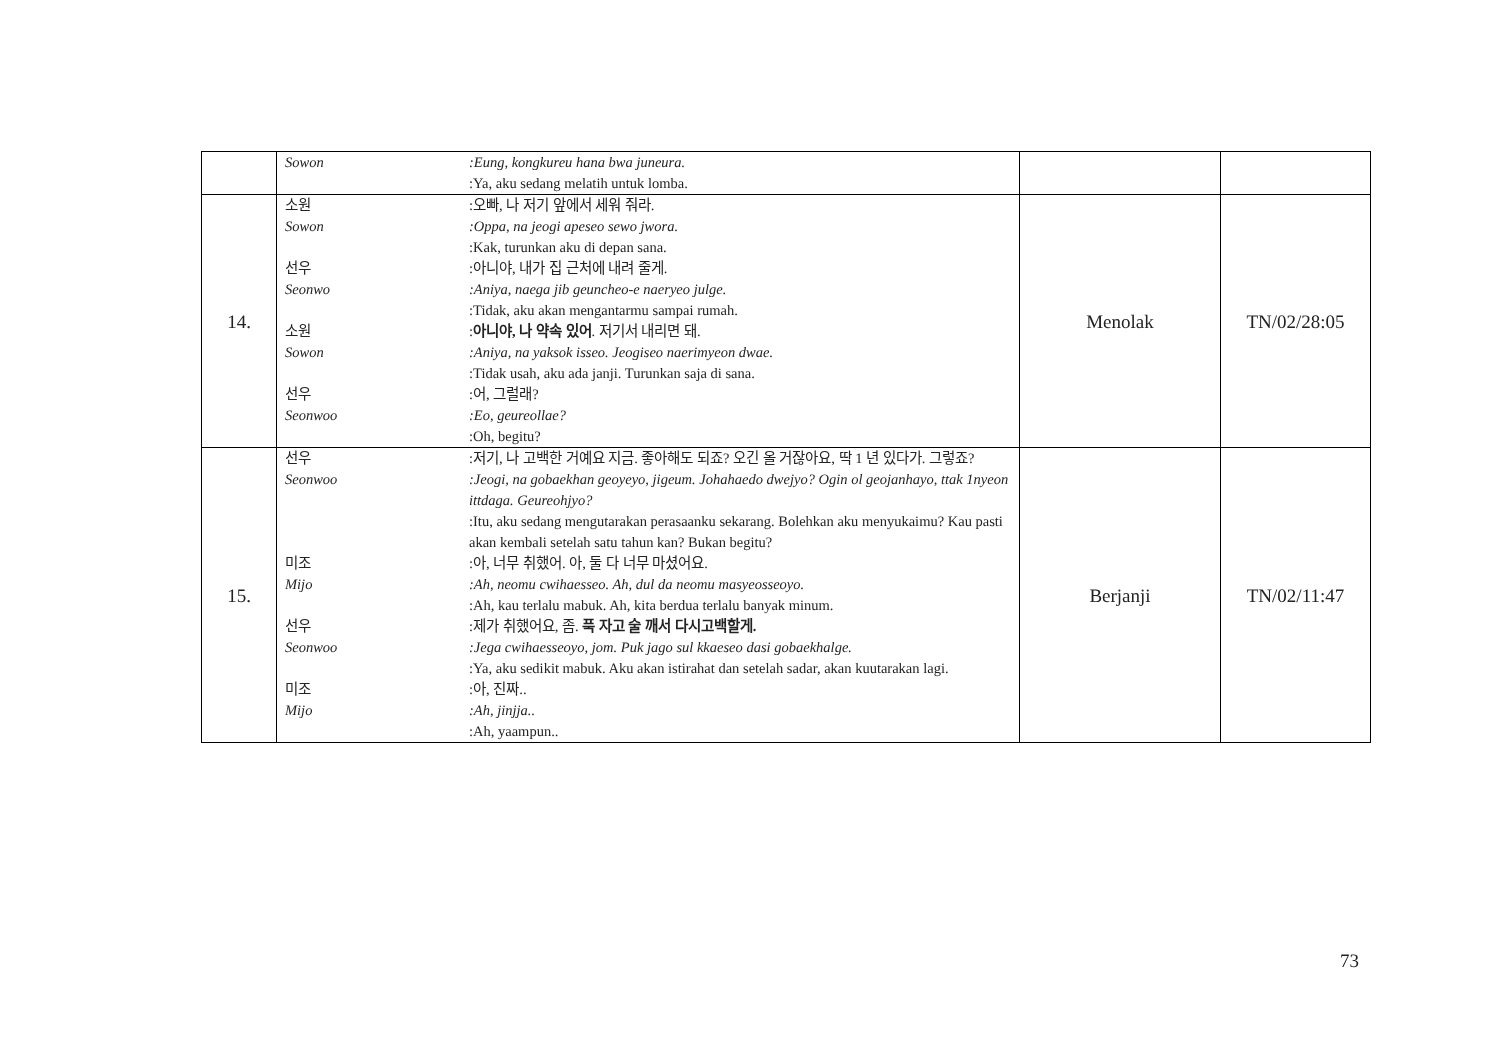| | Sowon :Eung, kongkureu hana bwa juneura. :Ya, aku sedang melatih untuk lomba. | | |
| 14. | 소원 :오빠, 나 저기 앞에서 세워 줘라. Sowon :Oppa, na jeogi apeseo sewo jwora. :Kak, turunkan aku di depan sana. 선우 :아니야, 내가 집 근처에 내려 줄게. Seonwo :Aniya, naega jib geuncheo-e naeryeo julge. :Tidak, aku akan mengantarmu sampai rumah. 소원 : 아니야, 나 약속 있어 . 저기서 내리면 돼. Sowon :Aniya, na yaksok isseo. Jeogiseo naerimyeon dwae. :Tidak usah, aku ada janji. Turunkan saja di sana. 선우 :어, 그럴래? Seonwoo :Eo, geureollae? :Oh, begitu? | Menolak | TN/02/28:05 |
| 15. | 선우 :저기, 나 고백한 거예요 지금. 좋아해도 되죠? 오긴 올 거잖아요, 딱 1 년 있다가. 그렇죠? Seonwoo :Jeogi, na gobaekhan geoyeyo, jigeum. Johahaedo dwejyo? Ogin ol geojanhayo, ttak 1nyeon ittdaga. Geureohjyo? :Itu, aku sedang mengutarakan perasaanku sekarang. Bolehkan aku menyukaimu? Kau pasti akan kembali setelah satu tahun kan? Bukan begitu? 미조 :아, 너무 취했어. 아, 둘 다 너무 마셨어요. Mijo :Ah, neomu cwihaesseo. Ah, dul da neomu masyeosseoyo. :Ah, kau terlalu mabuk. Ah, kita berdua terlalu banyak minum. 선우 :제가 취했어요, 좀. 푹 자고 술 깨서 다시고백할게. Seonwoo :Jega cwihaesseoyo, jom. Puk jago sul kkaeseo dasi gobaekhalge. :Ya, aku sedikit mabuk. Aku akan istirahat dan setelah sadar, akan kuutarakan lagi. 미조 :아, 진짜.. Mijo :Ah, jinjja.. :Ah, yaampun.. | Berjanji | TN/02/11:47 |
73